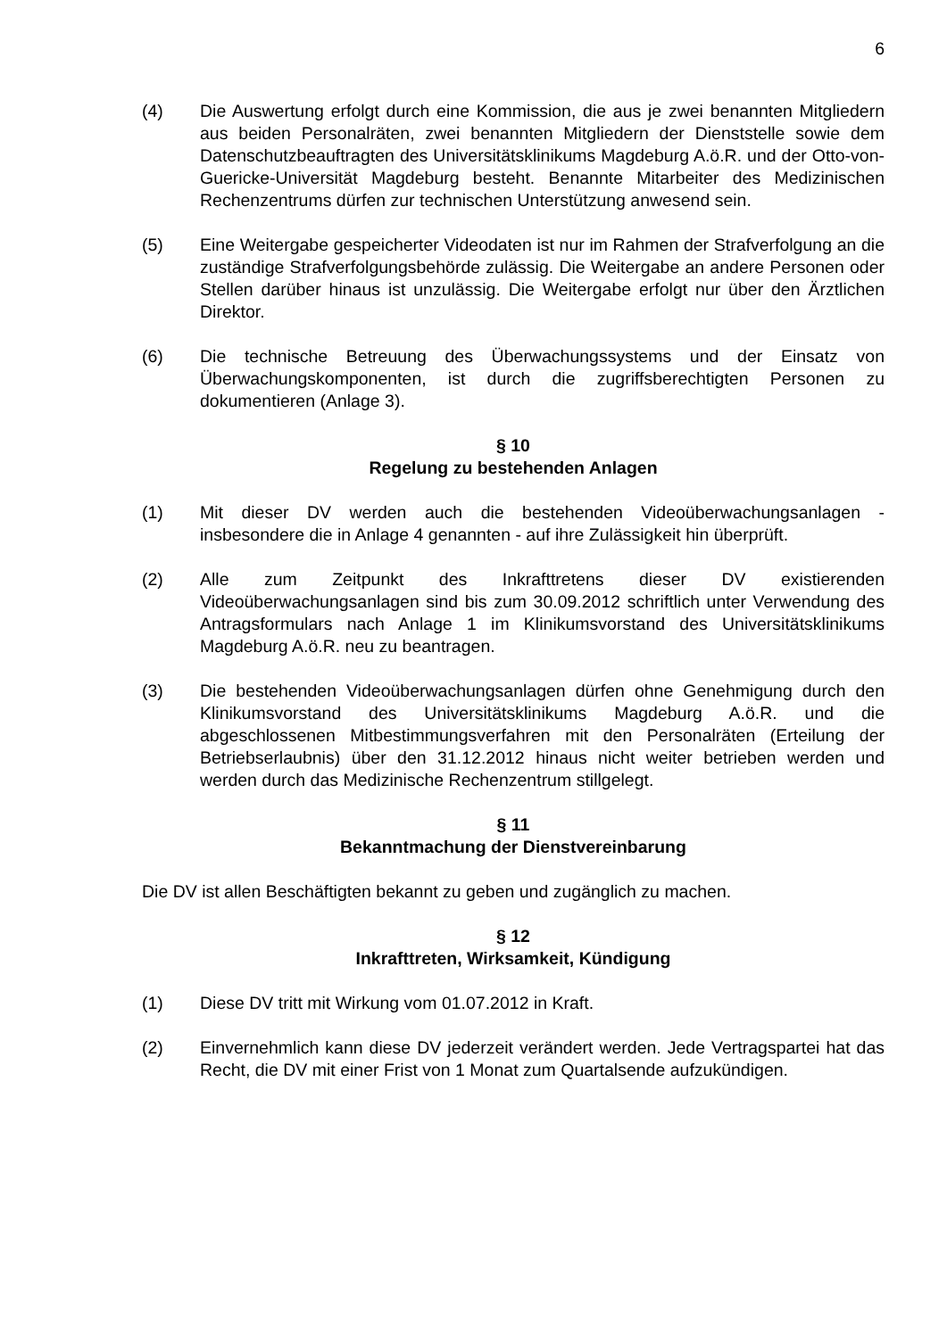6
(4) Die Auswertung erfolgt durch eine Kommission, die aus je zwei benannten Mitgliedern aus beiden Personalräten, zwei benannten Mitgliedern der Dienststelle sowie dem Datenschutzbeauftragten des Universitätsklinikums Magdeburg A.ö.R. und der Otto-von-Guericke-Universität Magdeburg besteht. Benannte Mitarbeiter des Medizinischen Rechenzentrums dürfen zur technischen Unterstützung anwesend sein.
(5) Eine Weitergabe gespeicherter Videodaten ist nur im Rahmen der Strafverfolgung an die zuständige Strafverfolgungsbehörde zulässig. Die Weitergabe an andere Personen oder Stellen darüber hinaus ist unzulässig. Die Weitergabe erfolgt nur über den Ärztlichen Direktor.
(6) Die technische Betreuung des Überwachungssystems und der Einsatz von Überwachungskomponenten, ist durch die zugriffsberechtigten Personen zu dokumentieren (Anlage 3).
§ 10
Regelung zu bestehenden Anlagen
(1) Mit dieser DV werden auch die bestehenden Videoüberwachungsanlagen - insbesondere die in Anlage 4 genannten - auf ihre Zulässigkeit hin überprüft.
(2) Alle zum Zeitpunkt des Inkrafttretens dieser DV existierenden Videoüberwachungsanlagen sind bis zum 30.09.2012 schriftlich unter Verwendung des Antragsformulars nach Anlage 1 im Klinikumsvorstand des Universitätsklinikums Magdeburg A.ö.R. neu zu beantragen.
(3) Die bestehenden Videoüberwachungsanlagen dürfen ohne Genehmigung durch den Klinikumsvorstand des Universitätsklinikums Magdeburg A.ö.R. und die abgeschlossenen Mitbestimmungsverfahren mit den Personalräten (Erteilung der Betriebserlaubnis) über den 31.12.2012 hinaus nicht weiter betrieben werden und werden durch das Medizinische Rechenzentrum stillgelegt.
§ 11
Bekanntmachung der Dienstvereinbarung
Die DV ist allen Beschäftigten bekannt zu geben und zugänglich zu machen.
§ 12
Inkrafttreten, Wirksamkeit, Kündigung
(1) Diese DV tritt mit Wirkung vom 01.07.2012 in Kraft.
(2) Einvernehmlich kann diese DV jederzeit verändert werden. Jede Vertragspartei hat das Recht, die DV mit einer Frist von 1 Monat zum Quartalsende aufzukündigen.